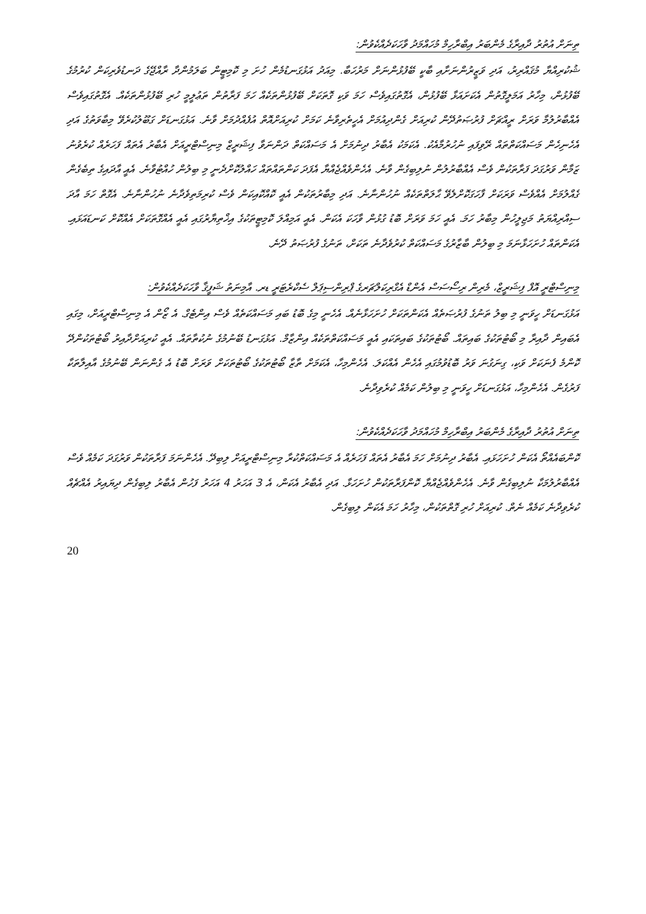ތިނަށް އުތުރު ދާއިރާގެ މެންބަރު އިބްރާހިމް މުހައްމަދު ވާހަކަދެއްކެވުން:
ޝުކުރިއްޔާ މުޤައްރިރު، އަދި ވަޒީރުންނަށާއި ބާކީ ބޭފުޅުންނަށް މަރުހަބާ. މިއަދު އަޅުގަނޑުމެން ހުށަ މި ކޮމިޓީން ބަލަމުންދާ ރާއްޖޭގެ ދަނޑުވެރިކަން ކުރުމުގެ ބޭފުޅުން، މިހާރު އަމަލީގޮތުން އެކަށައަޅާ ބޭފުޅުން، އެގޮތުގައިވެސް ހަމަ ވަކި ގޮތަކަށް ބޭފުޅުންތަކެއް ހަމަ ފަރާތުން ތަޢުލީމީ ހުރި ބޭފުޅުންތަކެއް. އެގޮތުގައިވެސް އެއްބާރުލުމާ ވަރަށް ރީއްޗަށް ފުރުޞަތުދޭން ކުރިއަށް ގެންދިއުމަށް އެހީތެރިވާނެ ކަމަށް ކުރިއަށްއޮތް އުފެއްދުމަށް ވާނެ. އަޅުގަނޑަށް ގަބޫލުކުރެވޭ މިބާވަތުގެ އަދި އެހެނިހެން މަސައްކަތްތައް ރޭވިފައި ނުހުރުމާއެކު. އެކަމަކު އެބާރު ދިނުމަށް އެ މަސައްކަތް ދަންނަވާ ފިޝަރީޒް މިނިސްޓްރީއަށް އެބާރު އެތައް ފަހަރެއް ކުރެވުނު ޒަމާން ވަރުގަދަ ފަރާތަކުން ވެސް އެއްބާރުލުން ނުލިބިގެން ވާނެ. އެހެންވެއްޖެއްޔާ އެފަދަ ކަންތައްތައް ހައްލުކޮށްދެނީ މި ބިލުން ހުއްޓުވާނެ. އެއީ އާދައިގެ ތިބެގެން ގެއްލުމަށް އެއްވެސް ވަރަކަށް ފާހަގަކޮށްލެވޭ ޙާލަތްތަކެއް ނުހުންނާނެ. އަދި މިބާރުތަކުން އެއީ ކޮއްކޮއިކަން ވެސް ކުރިމަތިވެދާނެ ނުހުންނާނެ. އެގޮތް ހަމަ އާދަ ސިއްރިއްޔަތު މަޖިލީހުން މިބާރު ހަމަ. އެއީ ހަމަ ވަރަށް ބޮޑު ގުޅުން ވާހަކަ އެކަން. އެއީ އަމިއްލަ ކޮމިޓީތަކުގެ އިޚްތިޔާރުގައި އެއީ އެއްގޮތަކަށް އެއްކޮށް ކަނޑައަޅައި. އެކަންތައް ހުށަހަޅާނަމަ މި ބިލުން ބާޒާރުގެ މަސައްކަތް ކުރުވެދާނެ ތަކަށް، ތަނުގެ ފުރުޞަތު ދޭނެ.
މިނިސްޓްރީ އޮފް ފިޝަރީޒް، މެރިން ރިސޯސަސް އެންޑް އެގްރިކަލްޗަރގެ ޕްރިންސިޕަލް ސެކްރެޓަރީ ޑރ. އާމިނަތު ޝަފީޤާ ވާހަކަދެއްކެވުން:
އަޅުގަނޑަށް ހީވަނީ މި ބިލު ތަނުގެ ފުރުޞަތެއް އެކަންތަކަށް ހުށަހަޅާނެއް. އެހެނީ މިގެ ބޮޑު ބައި މަސައްކަތެއް ވެސް އިންޓެގް. އެ ޒޯން އެ މިނިސްޓްރީއަށް، މިގައި އެބައިން ދާއިރާ މި ބޯޓުތަކުގެ ބައިތައް. ބޯޓުތަކުގެ ބައިތަކައި އެއީ މަސައްކަތްތަކެއް އިންޒާމް. އަޅުގަނޑު ބޭނުމުގެ ނުކުތާތައް. އެއީ ކުރިއަށްދާއިރު ބޯޓުތަކުންދޭ ކޮންމެ ފެނަކަށް ވަކި، ގިނަގުނަ ވަރު ބޮޑުވުމުގައި އެހެން އެއްކަލަ. އެހެންމިހާ، އެކަމަށް ތާޒާ ބޯޓުތަކުގެ ބޯޓުތަކަށް ވަރަށް ބޮޑު އެ ގެންނަން ބޭނުމުގެ އާއިލާތަކާ ފަރުގެން. އެހެންމިހާ، އަޅުގަނޑަށް ހީވަނީ މި ބިލުން ކަމެއް ކުރެވިދާނެ.
ތިނަށް އުތުރު ދާއިރާގެ މެންބަރު އިބްރާހިމް މުހައްމަދު ވާހަކަދެއްކެވުން:
ކޮންބައެއްތޯ އެކަން ހުށަހަޅައި. އެބާރު ދިނުމަށް ހަމަ އެބާރު އެތައް ފަހަރެއް އެ މަސައްކަތްކުރާ މިނިސްޓްރީއަށް ލިބިދޭ. އެހެންނަމަ ފަރާތަކުން ވަރުގަދަ ކަމެއް ވެސް އެއްބާރުލުމަކާ ނުލިބިގެން ވާނެ. އެހެންވެއްޖެއްޔާ ކޮންފަރާތަކުން ހުށަހަޅާ. އަދި އެބާރު އެކަން، އެ 3 އަހަރު 4 އަހަރު ފަހުން އެބާރު ލިބިގެން ދިޔައިރު އެއްޗެއް ކުރެވިދާނެ ކަމެއް ނެތް. ކުރިއަށް ހުރި ގޮތްތަކުން، މިހާރު ހަމަ އެކަން ލިބިގެން.
20